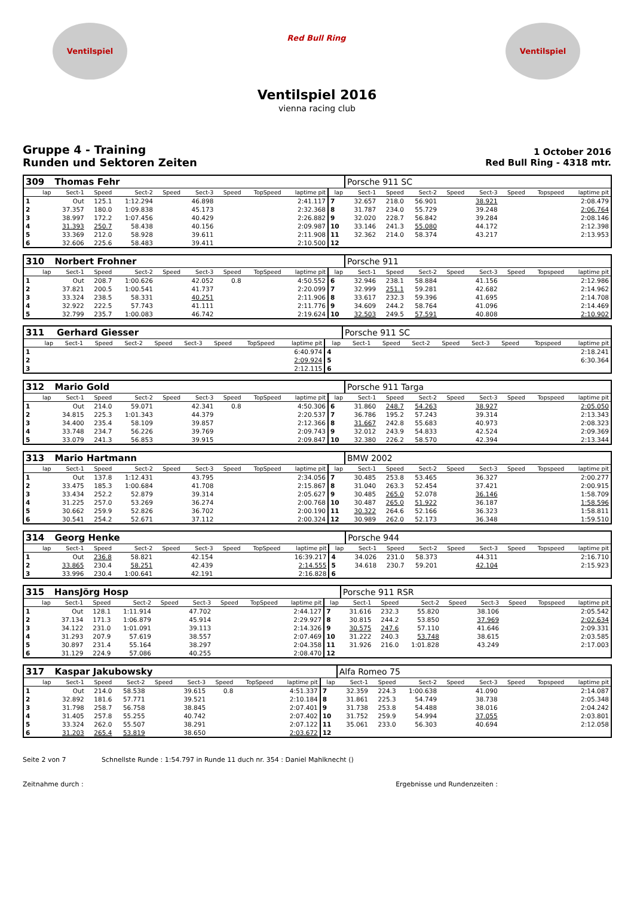Ventilspiel
Red Bull Ring
Ventilspiel
Ventilspiel 2016
vienna racing club
Gruppe 4 - Training
Runden und Sektoren Zeiten
1 October 2016
Red Bull Ring - 4318 mtr.
| 309 | Thomas Fehr | | | | | | | | | Porsche 911 SC | | | | | | | |
| lap | Sect-1 | Speed | Sect-2 | Speed | Sect-3 | Speed | TopSpeed | laptime pit | lap | Sect-1 | Speed | Sect-2 | Speed | Sect-3 | Speed | Topspeed | laptime pit |
| 1 | Out | 125.1 | 1:12.294 | | 46.898 | | | 2:41.117 | 7 | 32.657 | 218.0 | 56.901 | | 38.921 | | | 2:08.479 |
| 2 | 37.357 | 180.0 | 1:09.838 | | 45.173 | | | 2:32.368 | 8 | 31.787 | 234.0 | 55.729 | | 39.248 | | | 2:06.764 |
| 3 | 38.997 | 172.2 | 1:07.456 | | 40.429 | | | 2:26.882 | 9 | 32.020 | 228.7 | 56.842 | | 39.284 | | | 2:08.146 |
| 4 | 31.393 | 250.7 | 58.438 | | 40.156 | | | 2:09.987 | 10 | 33.146 | 241.3 | 55.080 | | 44.172 | | | 2:12.398 |
| 5 | 33.369 | 212.0 | 58.928 | | 39.611 | | | 2:11.908 | 11 | 32.362 | 214.0 | 58.374 | | 43.217 | | | 2:13.953 |
| 6 | 32.606 | 225.6 | 58.483 | | 39.411 | | | 2:10.500 | 12 | | | | | | | | |
| 310 | Norbert Frohner | | | | | | | | | Porsche 911 | | | | | | | |
| lap | Sect-1 | Speed | Sect-2 | Speed | Sect-3 | Speed | TopSpeed | laptime pit | lap | Sect-1 | Speed | Sect-2 | Speed | Sect-3 | Speed | Topspeed | laptime pit |
| 1 | Out | 208.7 | 1:00.626 | | 42.052 | 0.8 | | 4:50.552 | 6 | 32.946 | 238.1 | 58.884 | | 41.156 | | | 2:12.986 |
| 2 | 37.821 | 200.5 | 1:00.541 | | 41.737 | | | 2:20.099 | 7 | 32.999 | 251.1 | 59.281 | | 42.682 | | | 2:14.962 |
| 3 | 33.324 | 238.5 | 58.331 | | 40.251 | | | 2:11.906 | 8 | 33.617 | 232.3 | 59.396 | | 41.695 | | | 2:14.708 |
| 4 | 32.922 | 222.5 | 57.743 | | 41.111 | | | 2:11.776 | 9 | 34.609 | 244.2 | 58.764 | | 41.096 | | | 2:14.469 |
| 5 | 32.799 | 235.7 | 1:00.083 | | 46.742 | | | 2:19.624 | 10 | 32.503 | 249.5 | 57.591 | | 40.808 | | | 2:10.902 |
| 311 | Gerhard Giesser | | | | | | | | | Porsche 911 SC | | | | | | | |
| lap | Sect-1 | Speed | Sect-2 | Speed | Sect-3 | Speed | TopSpeed | laptime pit | lap | Sect-1 | Speed | Sect-2 | Speed | Sect-3 | Speed | Topspeed | laptime pit |
| 1 | | | | | | | | 6:40.974 | 4 | | | | | | | | 2:18.241 |
| 2 | | | | | | | | 2:09.924 | 5 | | | | | | | | 6:30.364 |
| 3 | | | | | | | | 2:12.115 | 6 | | | | | | | | |
| 312 | Mario Gold | | | | | | | | | Porsche 911 Targa | | | | | | | |
| lap | Sect-1 | Speed | Sect-2 | Speed | Sect-3 | Speed | TopSpeed | laptime pit | lap | Sect-1 | Speed | Sect-2 | Speed | Sect-3 | Speed | Topspeed | laptime pit |
| 1 | Out | 214.0 | 59.071 | | 42.341 | 0.8 | | 4:50.306 | 6 | 31.860 | 248.7 | 54.263 | | 38.927 | | | 2:05.050 |
| 2 | 34.815 | 225.3 | 1:01.343 | | 44.379 | | | 2:20.537 | 7 | 36.786 | 195.2 | 57.243 | | 39.314 | | | 2:13.343 |
| 3 | 34.400 | 235.4 | 58.109 | | 39.857 | | | 2:12.366 | 8 | 31.667 | 242.8 | 55.683 | | 40.973 | | | 2:08.323 |
| 4 | 33.748 | 234.7 | 56.226 | | 39.769 | | | 2:09.743 | 9 | 32.012 | 243.9 | 54.833 | | 42.524 | | | 2:09.369 |
| 5 | 33.079 | 241.3 | 56.853 | | 39.915 | | | 2:09.847 | 10 | 32.380 | 226.2 | 58.570 | | 42.394 | | | 2:13.344 |
| 313 | Mario Hartmann | | | | | | | | | BMW 2002 | | | | | | | |
| lap | Sect-1 | Speed | Sect-2 | Speed | Sect-3 | Speed | TopSpeed | laptime pit | lap | Sect-1 | Speed | Sect-2 | Speed | Sect-3 | Speed | Topspeed | laptime pit |
| 1 | Out | 137.8 | 1:12.431 | | 43.795 | | | 2:34.056 | 7 | 30.485 | 253.8 | 53.465 | | 36.327 | | | 2:00.277 |
| 2 | 33.475 | 185.3 | 1:00.684 | | 41.708 | | | 2:15.867 | 8 | 31.040 | 263.3 | 52.454 | | 37.421 | | | 2:00.915 |
| 3 | 33.434 | 252.2 | 52.879 | | 39.314 | | | 2:05.627 | 9 | 30.485 | 265.0 | 52.078 | | 36.146 | | | 1:58.709 |
| 4 | 31.225 | 257.0 | 53.269 | | 36.274 | | | 2:00.768 | 10 | 30.487 | 265.0 | 51.922 | | 36.187 | | | 1:58.596 |
| 5 | 30.662 | 259.9 | 52.826 | | 36.702 | | | 2:00.190 | 11 | 30.322 | 264.6 | 52.166 | | 36.323 | | | 1:58.811 |
| 6 | 30.541 | 254.2 | 52.671 | | 37.112 | | | 2:00.324 | 12 | 30.989 | 262.0 | 52.173 | | 36.348 | | | 1:59.510 |
| 314 | Georg Henke | | | | | | | | | Porsche 944 | | | | | | | |
| lap | Sect-1 | Speed | Sect-2 | Speed | Sect-3 | Speed | TopSpeed | laptime pit | lap | Sect-1 | Speed | Sect-2 | Speed | Sect-3 | Speed | Topspeed | laptime pit |
| 1 | Out | 236.8 | 58.821 | | 42.154 | | | 16:39.217 | 4 | 34.026 | 231.0 | 58.373 | | 44.311 | | | 2:16.710 |
| 2 | 33.865 | 230.4 | 58.251 | | 42.439 | | | 2:14.555 | 5 | 34.618 | 230.7 | 59.201 | | 42.104 | | | 2:15.923 |
| 3 | 33.996 | 230.4 | 1:00.641 | | 42.191 | | | 2:16.828 | 6 | | | | | | | | |
| 315 | HansJörg Hosp | | | | | | | | | Porsche 911 RSR | | | | | | | |
| lap | Sect-1 | Speed | Sect-2 | Speed | Sect-3 | Speed | TopSpeed | laptime pit | lap | Sect-1 | Speed | Sect-2 | Speed | Sect-3 | Speed | Topspeed | laptime pit |
| 1 | Out | 128.1 | 1:11.914 | | 47.702 | | | 2:44.127 | 7 | 31.616 | 232.3 | 55.820 | | 38.106 | | | 2:05.542 |
| 2 | 37.134 | 171.3 | 1:06.879 | | 45.914 | | | 2:29.927 | 8 | 30.815 | 244.2 | 53.850 | | 37.969 | | | 2:02.634 |
| 3 | 34.122 | 231.0 | 1:01.091 | | 39.113 | | | 2:14.326 | 9 | 30.575 | 247.6 | 57.110 | | 41.646 | | | 2:09.331 |
| 4 | 31.293 | 207.9 | 57.619 | | 38.557 | | | 2:07.469 | 10 | 31.222 | 240.3 | 53.748 | | 38.615 | | | 2:03.585 |
| 5 | 30.897 | 231.4 | 55.164 | | 38.297 | | | 2:04.358 | 11 | 31.926 | 216.0 | 1:01.828 | | 43.249 | | | 2:17.003 |
| 6 | 31.129 | 224.9 | 57.086 | | 40.255 | | | 2:08.470 | 12 | | | | | | | | |
| 317 | Kaspar Jakubowsky | | | | | | | | | Alfa Romeo 75 | | | | | | | |
| lap | Sect-1 | Speed | Sect-2 | Speed | Sect-3 | Speed | TopSpeed | laptime pit | lap | Sect-1 | Speed | Sect-2 | Speed | Sect-3 | Speed | Topspeed | laptime pit |
| 1 | Out | 214.0 | 58.538 | | 39.615 | 0.8 | | 4:51.337 | 7 | 32.359 | 224.3 | 1:00.638 | | 41.090 | | | 2:14.087 |
| 2 | 32.892 | 181.6 | 57.771 | | 39.521 | | | 2:10.184 | 8 | 31.861 | 225.3 | 54.749 | | 38.738 | | | 2:05.348 |
| 3 | 31.798 | 258.7 | 56.758 | | 38.845 | | | 2:07.401 | 9 | 31.738 | 253.8 | 54.488 | | 38.016 | | | 2:04.242 |
| 4 | 31.405 | 257.8 | 55.255 | | 40.742 | | | 2:07.402 | 10 | 31.752 | 259.9 | 54.994 | | 37.055 | | | 2:03.801 |
| 5 | 33.324 | 262.0 | 55.507 | | 38.291 | | | 2:07.122 | 11 | 35.061 | 233.0 | 56.303 | | 40.694 | | | 2:12.058 |
| 6 | 31.203 | 265.4 | 53.819 | | 38.650 | | | 2:03.672 | 12 | | | | | | | | |
Seite 2 von 7 Schnellste Runde : 1:54.797 in Runde 11 duch nr. 354 : Daniel Mahlknecht ()
Zeitnahme durch : Ergebnisse und Rundenzeiten :